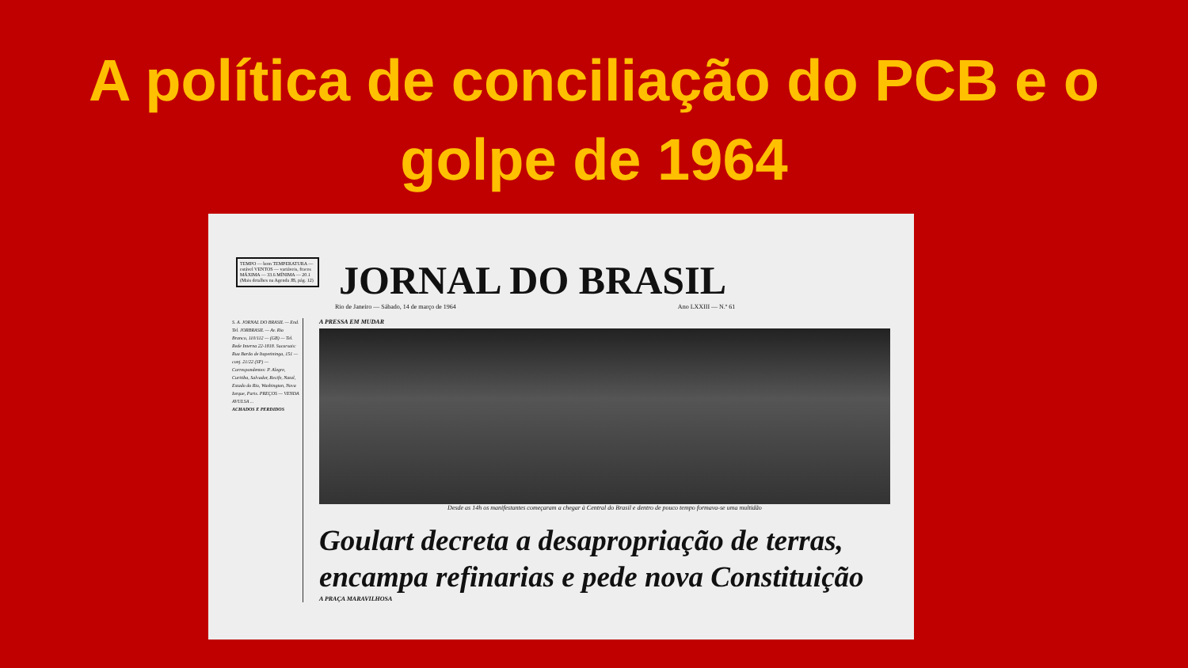A política de conciliação do PCB e o
golpe de 1964
TEMPO — bom TEMPERATURA — estável VENTOS — variáveis, fracos MÁXIMA — 33.6 MÍNIMA — 20.1 (Mais detalhes na Agenda JB, pág. 12)
JORNAL DO BRASIL
Rio de Janeiro — Sábado, 14 de março de 1964 Ano LXXIII — N.º 61
S. A. JORNAL DO BRASIL — End. Tel. JORBRASIL — Av. Rio Branco, 110/112 — (GB) — Tel. Rede Interna 22-1818. Sucursais: Rua Barão de Itapetininga, 151 — conj. 21/22 (SP) — Correspondentes: P. Alegre, Curitiba, Salvador, Recife, Natal, Estado do Rio, Washington, Nova Iorque, Paris. PREÇOS — VENDA AVULSA ...
ACHADOS E PERDIDOS
A PRESSA EM MUDAR
Desde as 14h os manifestantes começaram a chegar à Central do Brasil e dentro de pouco tempo formava-se uma multidão
Goulart decreta a desapropriação de terras, encampa refinarias e pede nova Constituição
A PRAÇA MARAVILHOSA